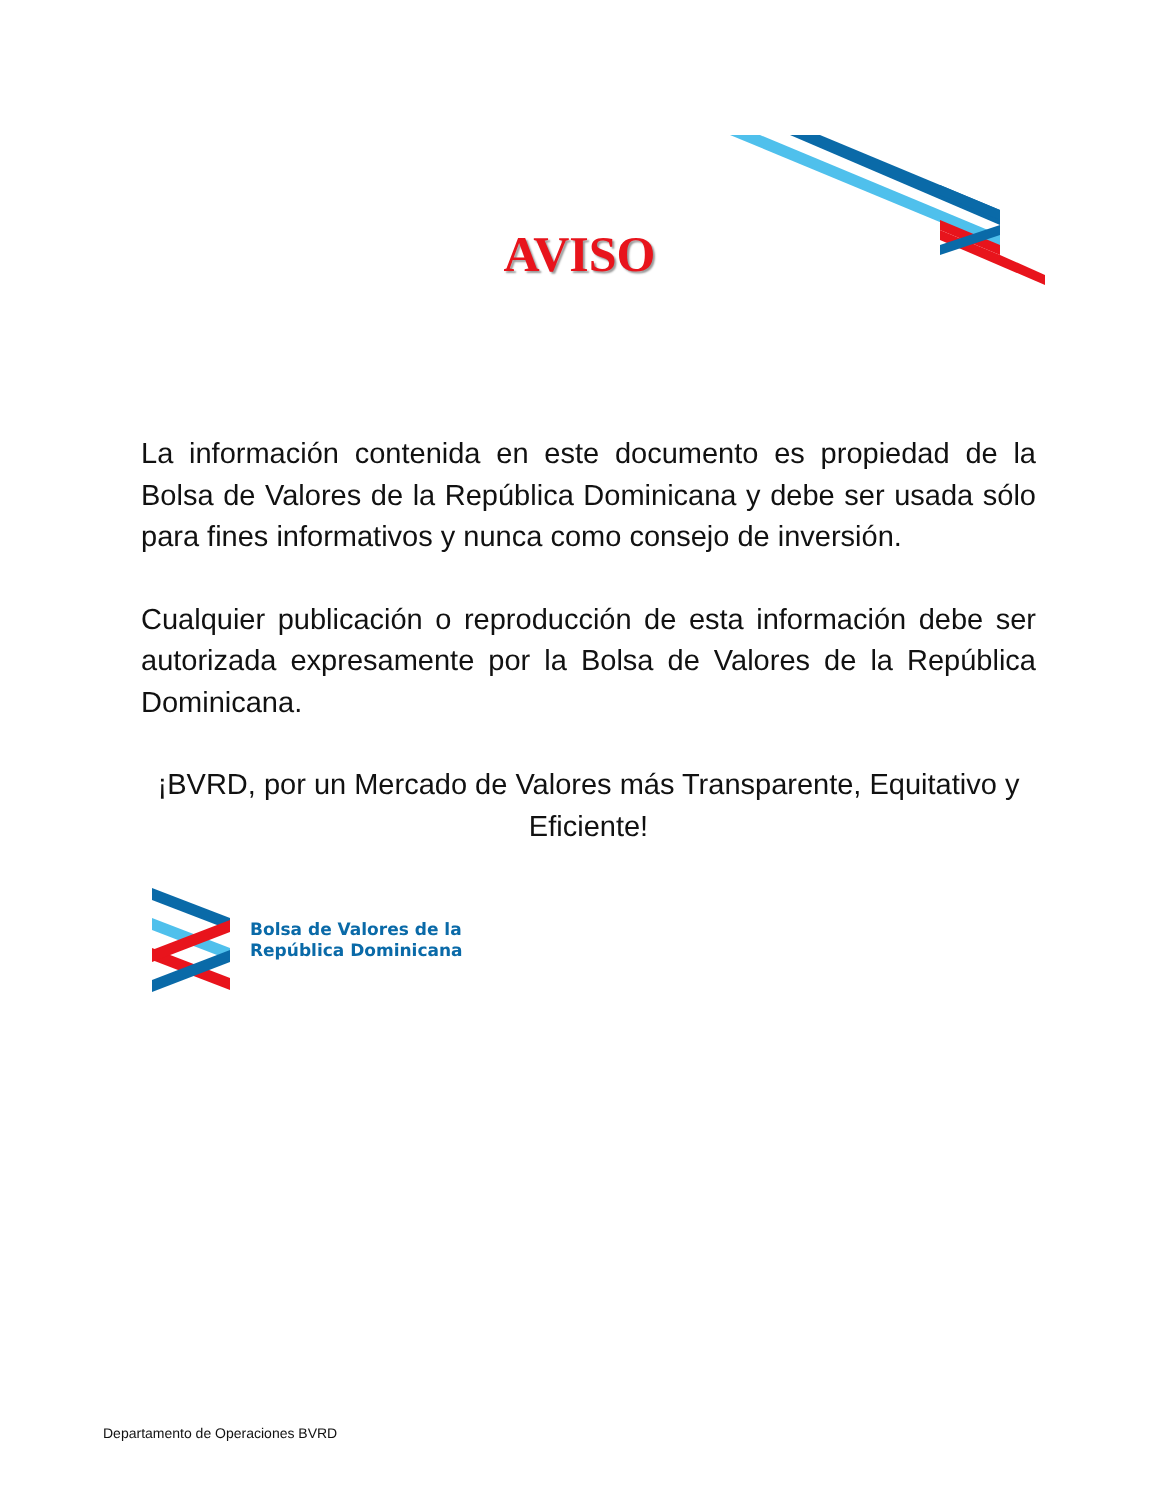AVISO
La información contenida en este documento es propiedad de la Bolsa de Valores de la República Dominicana y debe ser usada sólo para fines informativos y nunca como consejo de inversión.
Cualquier publicación o reproducción de esta información debe ser autorizada expresamente por la Bolsa de Valores de la República Dominicana.
¡BVRD, por un Mercado de Valores más Transparente, Equitativo y Eficiente!
Bolsa de Valores de la
República Dominicana
Departamento de Operaciones BVRD